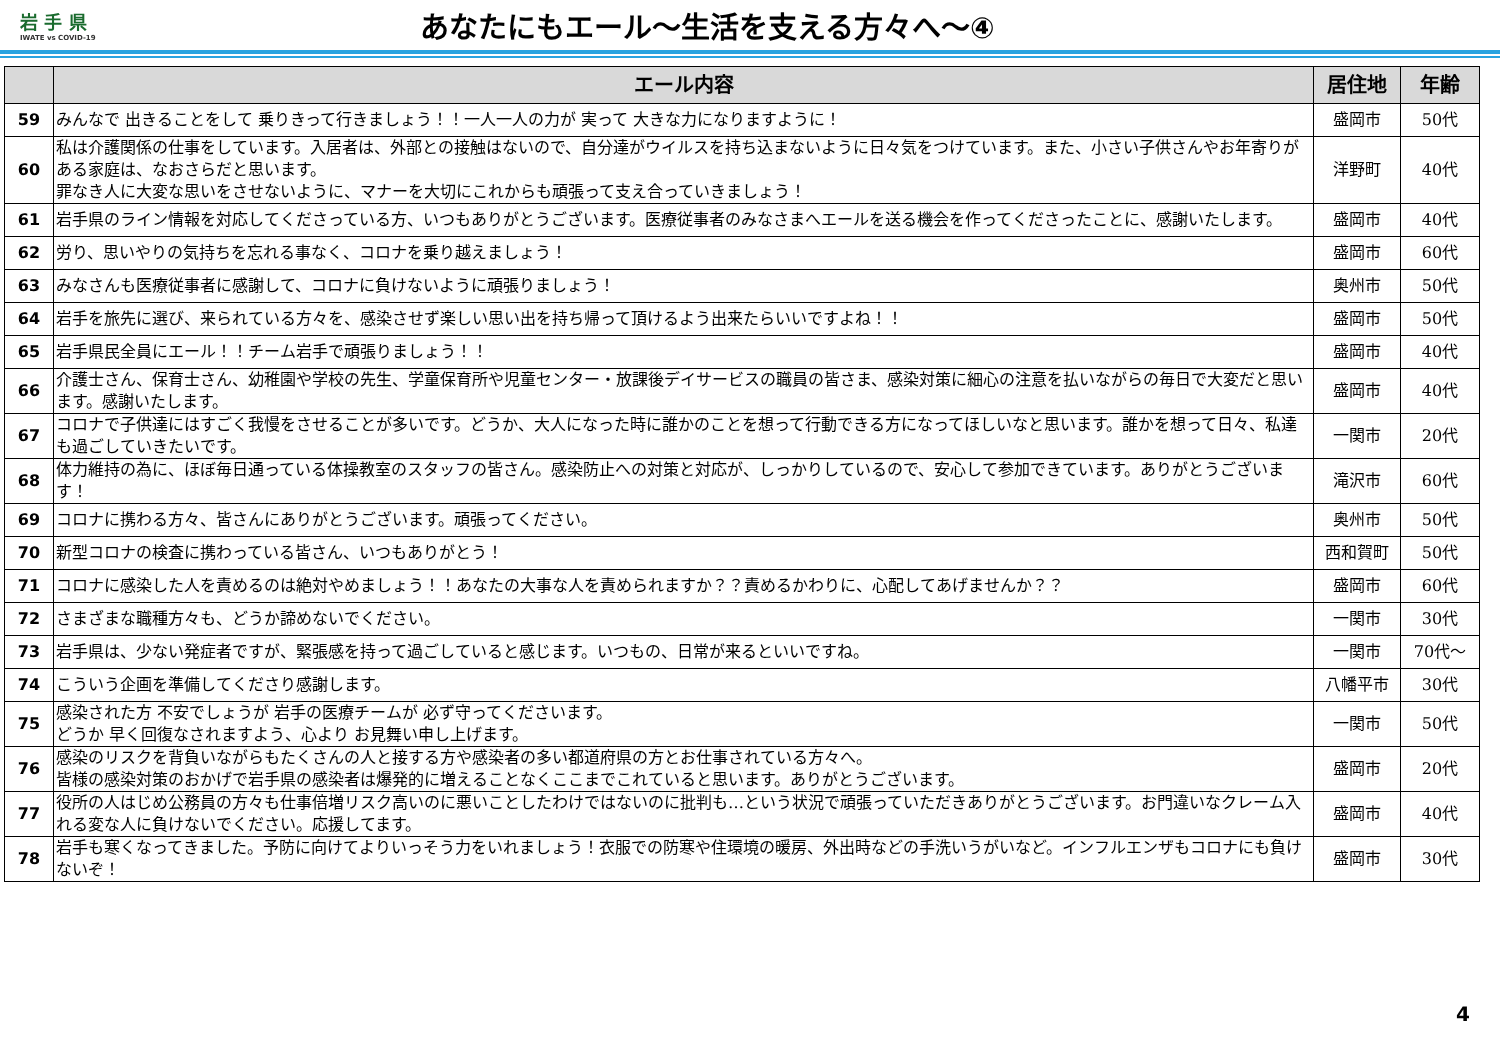岩 手 県
IWATE vs COVID-19
あなたにもエール～生活を支える方々へ～④
| | エール内容 | 居住地 | 年齢 |
| --- | --- | --- | --- |
| 59 | みんなで 出きることをして 乗りきって行きましょう！！一人一人の力が 実って 大きな力になりますように！ | 盛岡市 | 50代 |
| 60 | 私は介護関係の仕事をしています。入居者は、外部との接触はないので、自分達がウイルスを持ち込まないように日々気をつけています。また、小さい子供さんやお年寄りがある家庭は、なおさらだと思います。 罪なき人に大変な思いをさせないように、マナーを大切にこれからも頑張って支え合っていきましょう！ | 洋野町 | 40代 |
| 61 | 岩手県のライン情報を対応してくださっている方、いつもありがとうございます。医療従事者のみなさまへエールを送る機会を作ってくださったことに、感謝いたします。 | 盛岡市 | 40代 |
| 62 | 労り、思いやりの気持ちを忘れる事なく、コロナを乗り越えましょう！ | 盛岡市 | 60代 |
| 63 | みなさんも医療従事者に感謝して、コロナに負けないように頑張りましょう！ | 奥州市 | 50代 |
| 64 | 岩手を旅先に選び、来られている方々を、感染させず楽しい思い出を持ち帰って頂けるよう出来たらいいですよね！！ | 盛岡市 | 50代 |
| 65 | 岩手県民全員にエール！！チーム岩手で頑張りましょう！！ | 盛岡市 | 40代 |
| 66 | 介護士さん、保育士さん、幼稚園や学校の先生、学童保育所や児童センター・放課後デイサービスの職員の皆さま、感染対策に細心の注意を払いながらの毎日で大変だと思います。感謝いたします。 | 盛岡市 | 40代 |
| 67 | コロナで子供達にはすごく我慢をさせることが多いです。どうか、大人になった時に誰かのことを想って行動できる方になってほしいなと思います。誰かを想って日々、私達も過ごしていきたいです。 | 一関市 | 20代 |
| 68 | 体力維持の為に、ほぼ毎日通っている体操教室のスタッフの皆さん。感染防止への対策と対応が、しっかりしているので、安心して参加できています。ありがとうございます！ | 滝沢市 | 60代 |
| 69 | コロナに携わる方々、皆さんにありがとうございます。頑張ってください。 | 奥州市 | 50代 |
| 70 | 新型コロナの検査に携わっている皆さん、いつもありがとう！ | 西和賀町 | 50代 |
| 71 | コロナに感染した人を責めるのは絶対やめましょう！！あなたの大事な人を責められますか？？責めるかわりに、心配してあげませんか？？ | 盛岡市 | 60代 |
| 72 | さまざまな職種方々も、どうか諦めないでください。 | 一関市 | 30代 |
| 73 | 岩手県は、少ない発症者ですが、緊張感を持って過ごしていると感じます。いつもの、日常が来るといいですね。 | 一関市 | 70代～ |
| 74 | こういう企画を準備してくださり感謝します。 | 八幡平市 | 30代 |
| 75 | 感染された方 不安でしょうが 岩手の医療チームが 必ず守ってくださいます。 どうか 早く回復なされますよう、心より お見舞い申し上げます。 | 一関市 | 50代 |
| 76 | 感染のリスクを背負いながらもたくさんの人と接する方や感染者の多い都道府県の方とお仕事されている方々へ。 皆様の感染対策のおかげで岩手県の感染者は爆発的に増えることなくここまでこれていると思います。ありがとうございます。 | 盛岡市 | 20代 |
| 77 | 役所の人はじめ公務員の方々も仕事倍増リスク高いのに悪いことしたわけではないのに批判も…という状況で頑張っていただきありがとうございます。お門違いなクレーム入れる変な人に負けないでください。応援してます。 | 盛岡市 | 40代 |
| 78 | 岩手も寒くなってきました。予防に向けてよりいっそう力をいれましょう！衣服での防寒や住環境の暖房、外出時などの手洗いうがいなど。インフルエンザもコロナにも負けないぞ！ | 盛岡市 | 30代 |
4